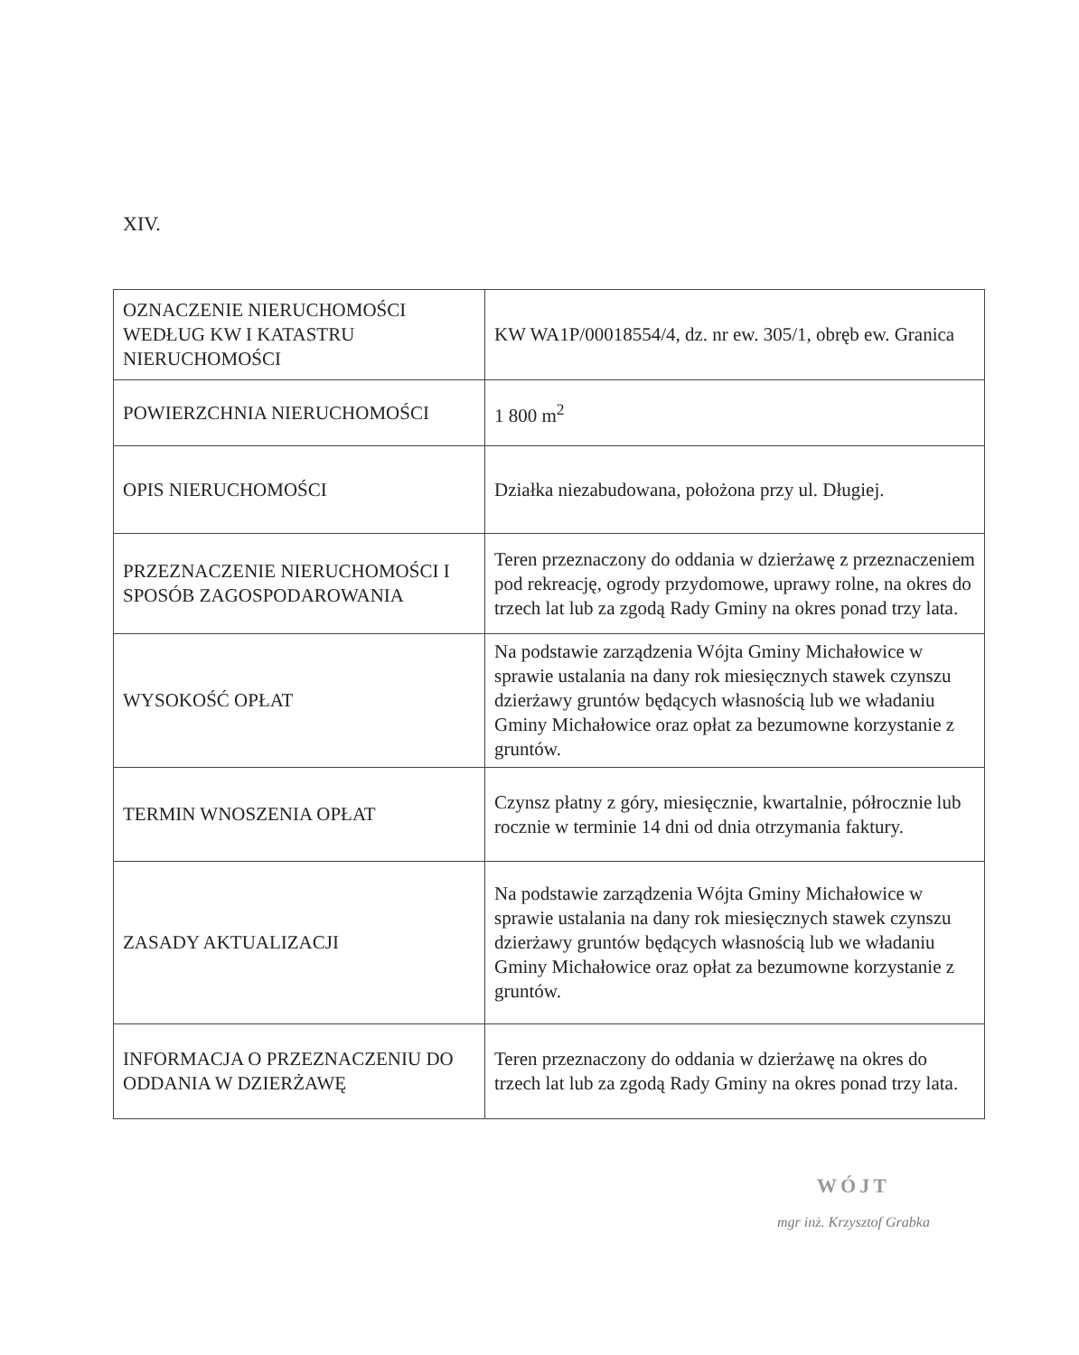XIV.
| OZNACZENIE NIERUCHOMOŚCI WEDŁUG KW I KATASTRU NIERUCHOMOŚCI | KW WA1P/00018554/4, dz. nr ew. 305/1, obręb ew. Granica |
| POWIERZCHNIA NIERUCHOMOŚCI | 1 800 m<sup>2</sup> |
| OPIS NIERUCHOMOŚCI | Działka niezabudowana, położona przy ul. Długiej. |
| PRZEZNACZENIE NIERUCHOMOŚCI I SPOSÓB ZAGOSPODAROWANIA | Teren przeznaczony do oddania w dzierżawę z przeznaczeniem pod rekreację, ogrody przydomowe, uprawy rolne, na okres do trzech lat lub za zgodą Rady Gminy na okres ponad trzy lata. |
| WYSOKOŚĆ OPŁAT | Na podstawie zarządzenia Wójta Gminy Michałowice w sprawie ustalania na dany rok miesięcznych stawek czynszu dzierżawy gruntów będących własnością lub we władaniu Gminy Michałowice oraz opłat za bezumowne korzystanie z gruntów. |
| TERMIN WNOSZENIA OPŁAT | Czynsz płatny z góry, miesięcznie, kwartalnie, półrocznie lub rocznie w terminie 14 dni od dnia otrzymania faktury. |
| ZASADY AKTUALIZACJI | Na podstawie zarządzenia Wójta Gminy Michałowice w sprawie ustalania na dany rok miesięcznych stawek czynszu dzierżawy gruntów będących własnością lub we władaniu Gminy Michałowice oraz opłat za bezumowne korzystanie z gruntów. |
| INFORMACJA O PRZEZNACZENIU DO ODDANIA W DZIERŻAWĘ | Teren przeznaczony do oddania w dzierżawę na okres do trzech lat lub za zgodą Rady Gminy na okres ponad trzy lata. |
WÓJT
mgr inż. Krzysztof Grabka